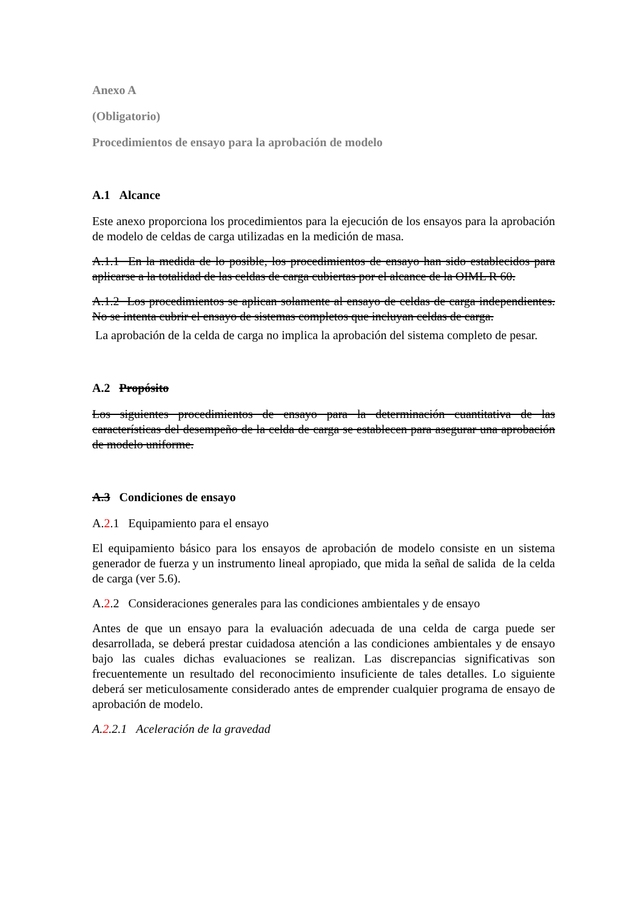Anexo A
(Obligatorio)
Procedimientos de ensayo para la aprobación de modelo
A.1 Alcance
Este anexo proporciona los procedimientos para la ejecución de los ensayos para la aprobación de modelo de celdas de carga utilizadas en la medición de masa.
A.1.1 En la medida de lo posible, los procedimientos de ensayo han sido establecidos para aplicarse a la totalidad de las celdas de carga cubiertas por el alcance de la OIML R 60.
A.1.2 Los procedimientos se aplican solamente al ensayo de celdas de carga independientes. No se intenta cubrir el ensayo de sistemas completos que incluyan celdas de carga.
La aprobación de la celda de carga no implica la aprobación del sistema completo de pesar.
A.2 Propósito
Los siguientes procedimientos de ensayo para la determinación cuantitativa de las características del desempeño de la celda de carga se establecen para asegurar una aprobación de modelo uniforme.
A.3 Condiciones de ensayo
A.2.1 Equipamiento para el ensayo
El equipamiento básico para los ensayos de aprobación de modelo consiste en un sistema generador de fuerza y un instrumento lineal apropiado, que mida la señal de salida de la celda de carga (ver 5.6).
A.2.2 Consideraciones generales para las condiciones ambientales y de ensayo
Antes de que un ensayo para la evaluación adecuada de una celda de carga puede ser desarrollada, se deberá prestar cuidadosa atención a las condiciones ambientales y de ensayo bajo las cuales dichas evaluaciones se realizan. Las discrepancias significativas son frecuentemente un resultado del reconocimiento insuficiente de tales detalles. Lo siguiente deberá ser meticulosamente considerado antes de emprender cualquier programa de ensayo de aprobación de modelo.
A.2.2.1 Aceleración de la gravedad